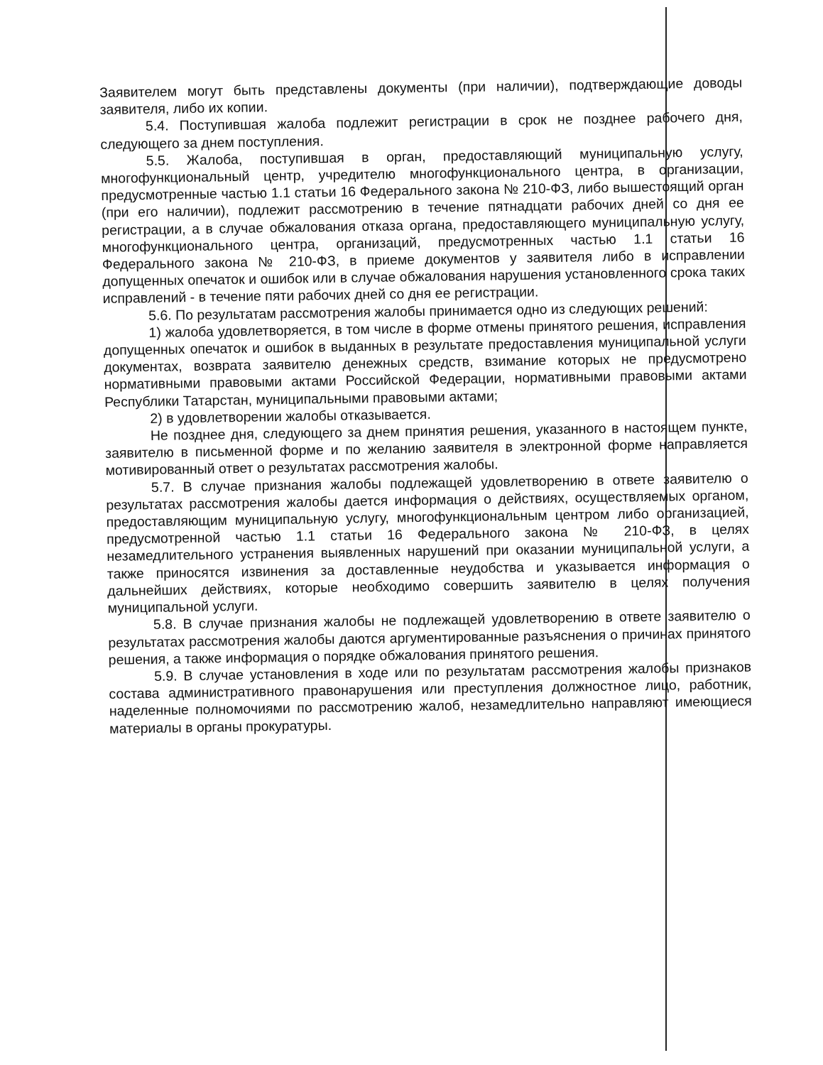Заявителем могут быть представлены документы (при наличии), подтверждающие доводы заявителя, либо их копии.
5.4. Поступившая жалоба подлежит регистрации в срок не позднее рабочего дня, следующего за днем поступления.
5.5. Жалоба, поступившая в орган, предоставляющий муниципальную услугу, многофункциональный центр, учредителю многофункционального центра, в организации, предусмотренные частью 1.1 статьи 16 Федерального закона № 210-ФЗ, либо вышестоящий орган (при его наличии), подлежит рассмотрению в течение пятнадцати рабочих дней со дня ее регистрации, а в случае обжалования отказа органа, предоставляющего муниципальную услугу, многофункционального центра, организаций, предусмотренных частью 1.1 статьи 16 Федерального закона № 210-ФЗ, в приеме документов у заявителя либо в исправлении допущенных опечаток и ошибок или в случае обжалования нарушения установленного срока таких исправлений - в течение пяти рабочих дней со дня ее регистрации.
5.6. По результатам рассмотрения жалобы принимается одно из следующих решений:
1) жалоба удовлетворяется, в том числе в форме отмены принятого решения, исправления допущенных опечаток и ошибок в выданных в результате предоставления муниципальной услуги документах, возврата заявителю денежных средств, взимание которых не предусмотрено нормативными правовыми актами Российской Федерации, нормативными правовыми актами Республики Татарстан, муниципальными правовыми актами;
2) в удовлетворении жалобы отказывается.
Не позднее дня, следующего за днем принятия решения, указанного в настоящем пункте, заявителю в письменной форме и по желанию заявителя в электронной форме направляется мотивированный ответ о результатах рассмотрения жалобы.
5.7. В случае признания жалобы подлежащей удовлетворению в ответе заявителю о результатах рассмотрения жалобы дается информация о действиях, осуществляемых органом, предоставляющим муниципальную услугу, многофункциональным центром либо организацией, предусмотренной частью 1.1 статьи 16 Федерального закона № 210-ФЗ, в целях незамедлительного устранения выявленных нарушений при оказании муниципальной услуги, а также приносятся извинения за доставленные неудобства и указывается информация о дальнейших действиях, которые необходимо совершить заявителю в целях получения муниципальной услуги.
5.8. В случае признания жалобы не подлежащей удовлетворению в ответе заявителю о результатах рассмотрения жалобы даются аргументированные разъяснения о причинах принятого решения, а также информация о порядке обжалования принятого решения.
5.9. В случае установления в ходе или по результатам рассмотрения жалобы признаков состава административного правонарушения или преступления должностное лицо, работник, наделенные полномочиями по рассмотрению жалоб, незамедлительно направляют имеющиеся материалы в органы прокуратуры.